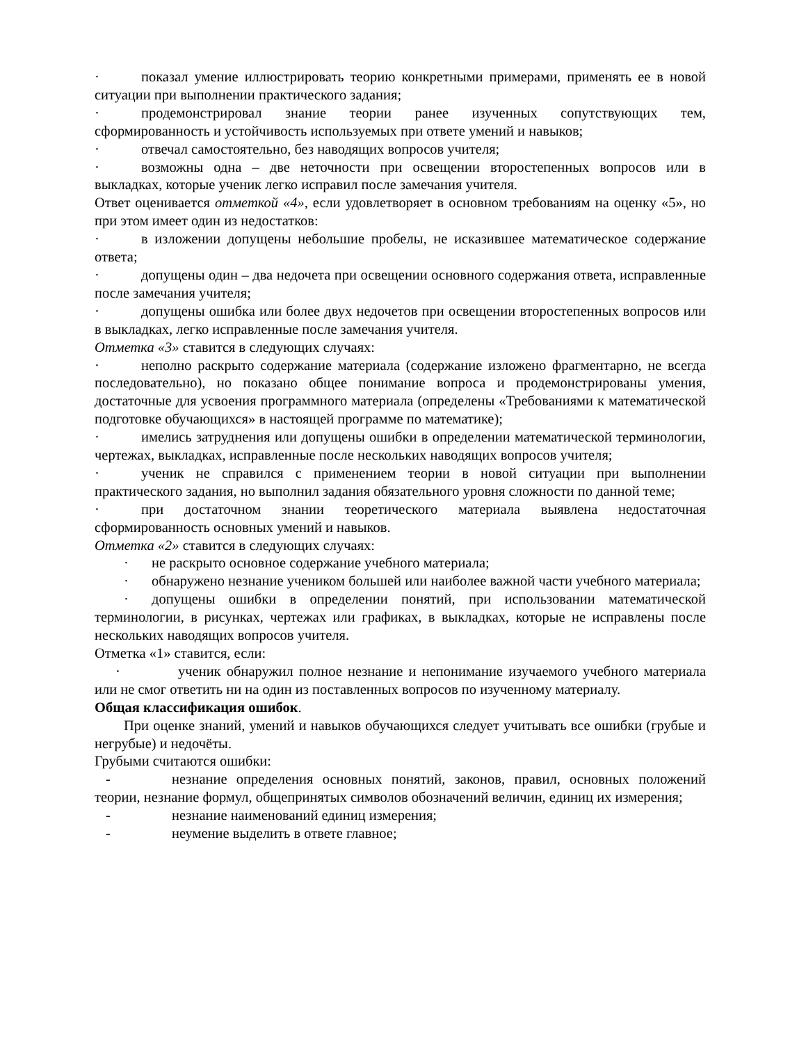· показал умение иллюстрировать теорию конкретными примерами, применять ее в новой ситуации при выполнении практического задания;
· продемонстрировал знание теории ранее изученных сопутствующих тем, сформированность и устойчивость используемых при ответе умений и навыков;
· отвечал самостоятельно, без наводящих вопросов учителя;
· возможны одна – две неточности при освещении второстепенных вопросов или в выкладках, которые ученик легко исправил после замечания учителя.
Ответ оценивается отметкой «4», если удовлетворяет в основном требованиям на оценку «5», но при этом имеет один из недостатков:
· в изложении допущены небольшие пробелы, не исказившее математическое содержание ответа;
· допущены один – два недочета при освещении основного содержания ответа, исправленные после замечания учителя;
· допущены ошибка или более двух недочетов при освещении второстепенных вопросов или в выкладках, легко исправленные после замечания учителя.
Отметка «3» ставится в следующих случаях:
· неполно раскрыто содержание материала (содержание изложено фрагментарно, не всегда последовательно), но показано общее понимание вопроса и продемонстрированы умения, достаточные для усвоения программного материала (определены «Требованиями к математической подготовке обучающихся» в настоящей программе по математике);
· имелись затруднения или допущены ошибки в определении математической терминологии, чертежах, выкладках, исправленные после нескольких наводящих вопросов учителя;
· ученик не справился с применением теории в новой ситуации при выполнении практического задания, но выполнил задания обязательного уровня сложности по данной теме;
· при достаточном знании теоретического материала выявлена недостаточная сформированность основных умений и навыков.
Отметка «2» ставится в следующих случаях:
· не раскрыто основное содержание учебного материала;
· обнаружено незнание учеником большей или наиболее важной части учебного материала;
· допущены ошибки в определении понятий, при использовании математической терминологии, в рисунках, чертежах или графиках, в выкладках, которые не исправлены после нескольких наводящих вопросов учителя.
Отметка «1» ставится, если:
· ученик обнаружил полное незнание и непонимание изучаемого учебного материала или не смог ответить ни на один из поставленных вопросов по изученному материалу.
Общая классификация ошибок.
При оценке знаний, умений и навыков обучающихся следует учитывать все ошибки (грубые и негрубые) и недочёты.
Грубыми считаются ошибки:
- незнание определения основных понятий, законов, правил, основных положений теории, незнание формул, общепринятых символов обозначений величин, единиц их измерения;
- незнание наименований единиц измерения;
- неумение выделить в ответе главное;